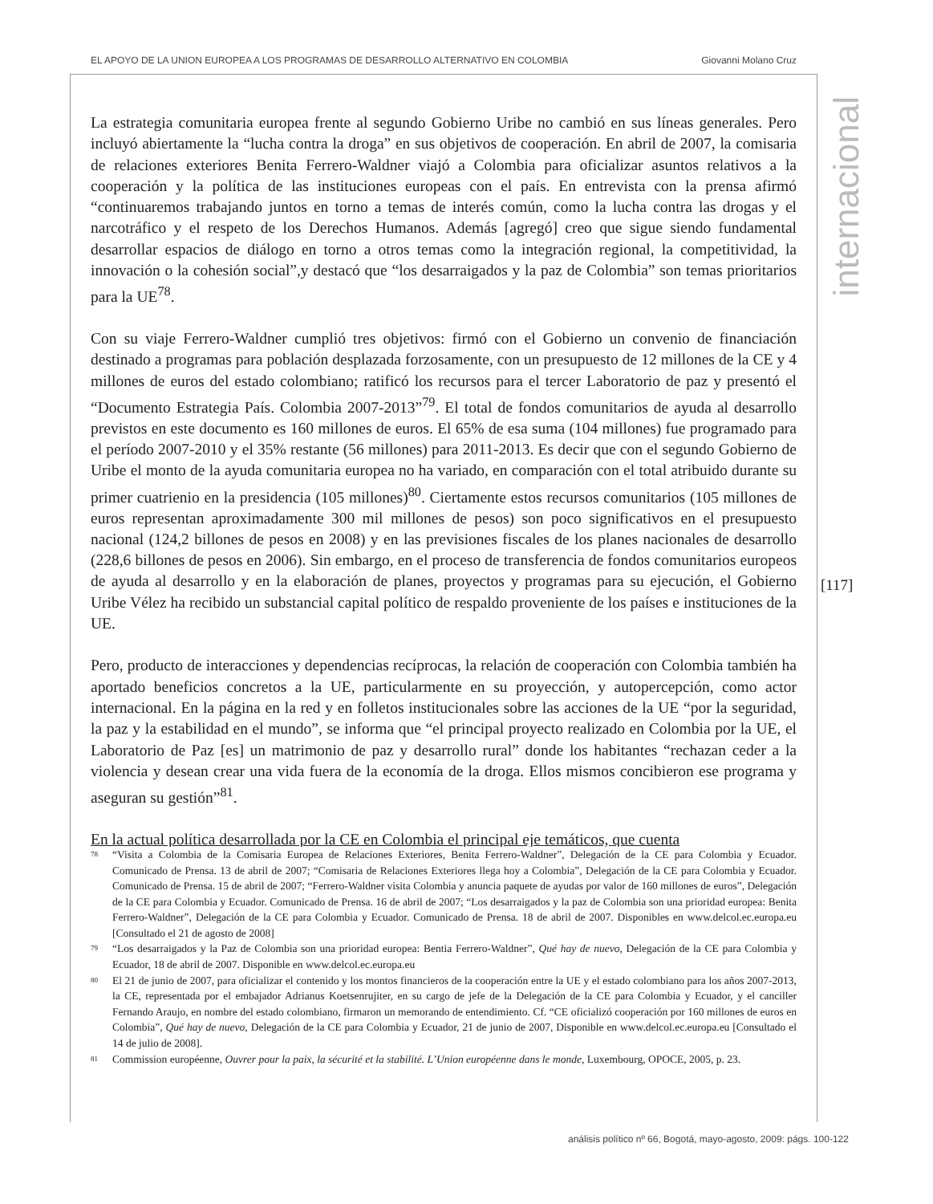EL APOYO DE LA UNION EUROPEA A LOS PROGRAMAS DE DESARROLLO ALTERNATIVO EN COLOMBIA Giovanni Molano Cruz
internacional
La estrategia comunitaria europea frente al segundo Gobierno Uribe no cambió en sus líneas generales. Pero incluyó abiertamente la “lucha contra la droga” en sus objetivos de cooperación. En abril de 2007, la comisaria de relaciones exteriores Benita Ferrero-Waldner viajó a Colombia para oficializar asuntos relativos a la cooperación y la política de las instituciones europeas con el país. En entrevista con la prensa afirmó “continuaremos trabajando juntos en torno a temas de interés común, como la lucha contra las drogas y el narcotráfico y el respeto de los Derechos Humanos. Además [agregó] creo que sigue siendo fundamental desarrollar espacios de diálogo en torno a otros temas como la integración regional, la competitividad, la innovación o la cohesión social”,y destacó que “los desarraigados y la paz de Colombia” son temas prioritarios para la UE<sup>78</sup>.
Con su viaje Ferrero-Waldner cumplió tres objetivos: firmó con el Gobierno un convenio de financiación destinado a programas para población desplazada forzosamente, con un presupuesto de 12 millones de la CE y 4 millones de euros del estado colombiano; ratificó los recursos para el tercer Laboratorio de paz y presentó el “Documento Estrategia País. Colombia 2007-2013”<sup>79</sup>. El total de fondos comunitarios de ayuda al desarrollo previstos en este documento es 160 millones de euros. El 65% de esa suma (104 millones) fue programado para el período 2007-2010 y el 35% restante (56 millones) para 2011-2013. Es decir que con el segundo Gobierno de Uribe el monto de la ayuda comunitaria europea no ha variado, en comparación con el total atribuido durante su primer cuatrienio en la presidencia (105 millones)<sup>80</sup>. Ciertamente estos recursos comunitarios (105 millones de euros representan aproximadamente 300 mil millones de pesos) son poco significativos en el presupuesto nacional (124,2 billones de pesos en 2008) y en las previsiones fiscales de los planes nacionales de desarrollo (228,6 billones de pesos en 2006). Sin embargo, en el proceso de transferencia de fondos comunitarios europeos de ayuda al desarrollo y en la elaboración de planes, proyectos y programas para su ejecución, el Gobierno Uribe Vélez ha recibido un substancial capital político de respaldo proveniente de los países e instituciones de la UE.
Pero, producto de interacciones y dependencias recíprocas, la relación de cooperación con Colombia también ha aportado beneficios concretos a la UE, particularmente en su proyección, y autopercepción, como actor internacional. En la página en la red y en folletos institucionales sobre las acciones de la UE “por la seguridad, la paz y la estabilidad en el mundo”, se informa que “el principal proyecto realizado en Colombia por la UE, el Laboratorio de Paz [es] un matrimonio de paz y desarrollo rural” donde los habitantes “rechazan ceder a la violencia y desean crear una vida fuera de la economía de la droga. Ellos mismos concibieron ese programa y aseguran su gestión”<sup>81</sup>.
En la actual política desarrollada por la CE en Colombia el principal eje temáticos, que cuenta
78 “Visita a Colombia de la Comisaria Europea de Relaciones Exteriores, Benita Ferrero-Waldner”, Delegación de la CE para Colombia y Ecuador. Comunicado de Prensa. 13 de abril de 2007; “Comisaria de Relaciones Exteriores llega hoy a Colombia”, Delegación de la CE para Colombia y Ecuador. Comunicado de Prensa. 15 de abril de 2007; “Ferrero-Waldner visita Colombia y anuncia paquete de ayudas por valor de 160 millones de euros”, Delegación de la CE para Colombia y Ecuador. Comunicado de Prensa. 16 de abril de 2007; “Los desarraigados y la paz de Colombia son una prioridad europea: Benita Ferrero-Waldner”, Delegación de la CE para Colombia y Ecuador. Comunicado de Prensa. 18 de abril de 2007. Disponibles en www.delcol.ec.europa.eu [Consultado el 21 de agosto de 2008]
79 “Los desarraigados y la Paz de Colombia son una prioridad europea: Bentia Ferrero-Waldner”, Qué hay de nuevo, Delegación de la CE para Colombia y Ecuador, 18 de abril de 2007. Disponible en www.delcol.ec.europa.eu
80 El 21 de junio de 2007, para oficializar el contenido y los montos financieros de la cooperación entre la UE y el estado colombiano para los años 2007-2013, la CE, representada por el embajador Adrianus Koetsenrujiter, en su cargo de jefe de la Delegación de la CE para Colombia y Ecuador, y el canciller Fernando Araujo, en nombre del estado colombiano, firmaron un memorando de entendimiento. Cf. “CE oficializó cooperación por 160 millones de euros en Colombia”, Qué hay de nuevo, Delegación de la CE para Colombia y Ecuador, 21 de junio de 2007, Disponible en www.delcol.ec.europa.eu [Consultado el 14 de julio de 2008].
81 Commission européenne, Ouvrer pour la paix, la sécurité et la stabilité. L’Union européenne dans le monde, Luxembourg, OPOCE, 2005, p. 23.
[117]
análisis político nº 66, Bogotá, mayo-agosto, 2009: págs. 100-122